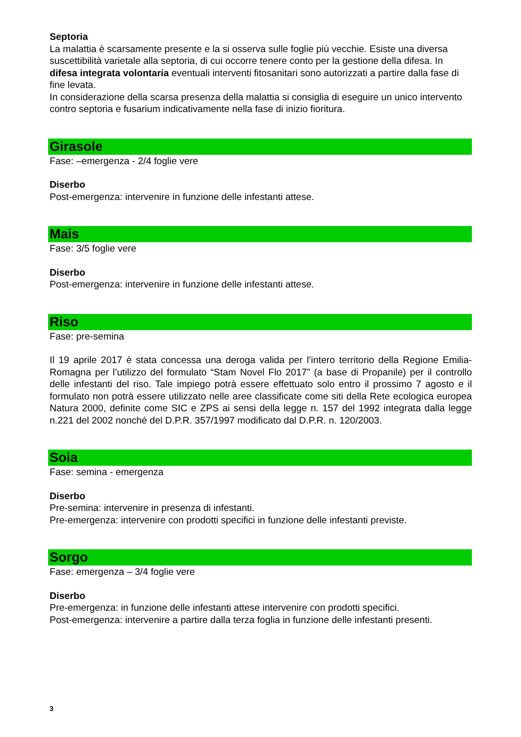Septoria
La malattia è scarsamente presente e la si osserva sulle foglie più vecchie. Esiste una diversa suscettibilità varietale alla septoria, di cui occorre tenere conto per la gestione della difesa. In difesa integrata volontaria eventuali interventi fitosanitari sono autorizzati a partire dalla fase di fine levata.
In considerazione della scarsa presenza della malattia si consiglia di eseguire un unico intervento contro septoria e fusarium indicativamente nella fase di inizio fioritura.
Girasole
Fase: –emergenza - 2/4 foglie vere
Diserbo
Post-emergenza: intervenire in funzione delle infestanti attese.
Mais
Fase: 3/5 foglie vere
Diserbo
Post-emergenza: intervenire in funzione delle infestanti attese.
Riso
Fase: pre-semina
Il 19 aprile 2017 è stata concessa una deroga valida per l’intero territorio della Regione Emilia-Romagna per l’utilizzo del formulato “Stam Novel Flo 2017” (a base di Propanile) per il controllo delle infestanti del riso. Tale impiego potrà essere effettuato solo entro il prossimo 7 agosto e il formulato non potrà essere utilizzato nelle aree classificate come siti della Rete ecologica europea Natura 2000, definite come SIC e ZPS ai sensi della legge n. 157 del 1992 integrata dalla legge n.221 del 2002 nonché del D.P.R. 357/1997 modificato dal D.P.R. n. 120/2003.
Soia
Fase: semina - emergenza
Diserbo
Pre-semina: intervenire in presenza di infestanti.
Pre-emergenza: intervenire con prodotti specifici in funzione delle infestanti previste.
Sorgo
Fase: emergenza – 3/4 foglie vere
Diserbo
Pre-emergenza: in funzione delle infestanti attese intervenire con prodotti specifici.
Post-emergenza: intervenire a partire dalla terza foglia in funzione delle infestanti presenti.
3